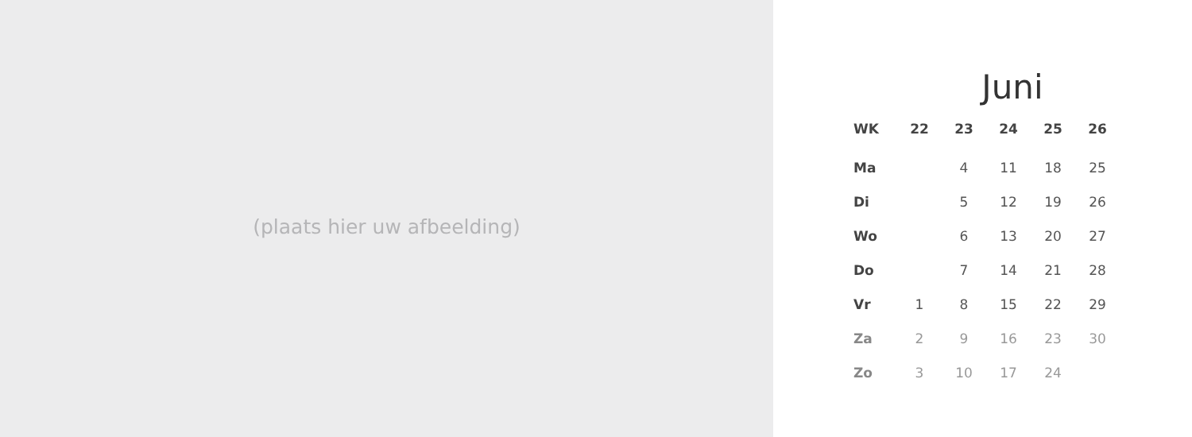(plaats hier uw afbeelding)
Juni
| WK | 22 | 23 | 24 | 25 | 26 |
| --- | --- | --- | --- | --- | --- |
| Ma | | 4 | 11 | 18 | 25 |
| Di | | 5 | 12 | 19 | 26 |
| Wo | | 6 | 13 | 20 | 27 |
| Do | | 7 | 14 | 21 | 28 |
| Vr | 1 | 8 | 15 | 22 | 29 |
| Za | 2 | 9 | 16 | 23 | 30 |
| Zo | 3 | 10 | 17 | 24 | |